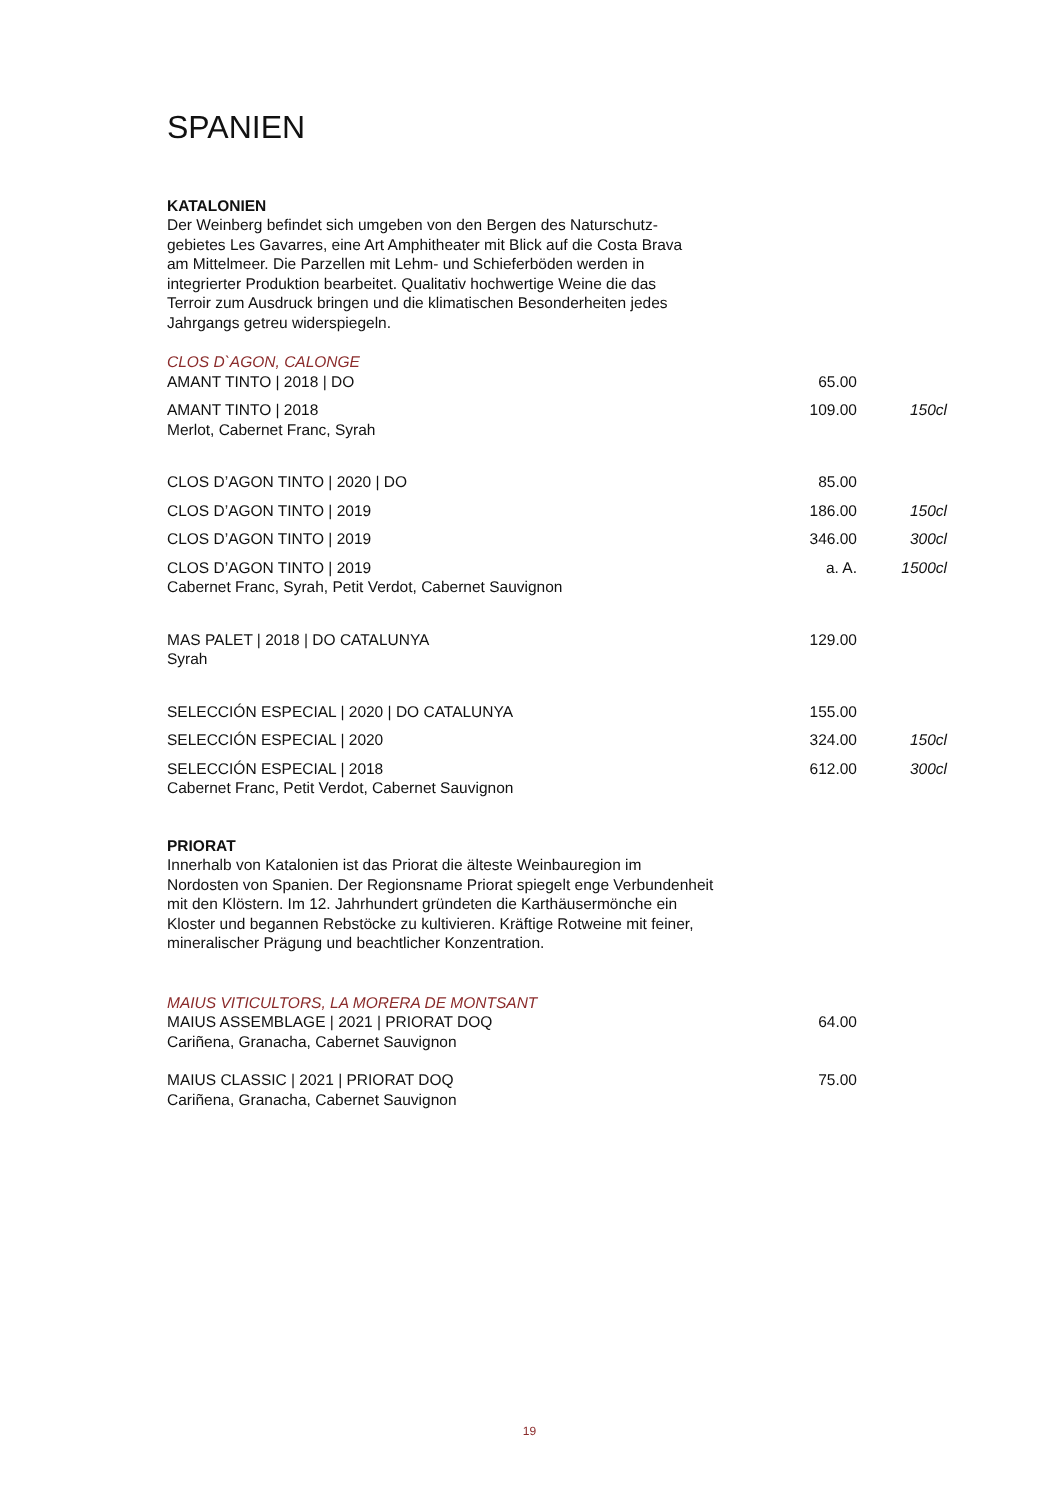SPANIEN
KATALONIEN
Der Weinberg befindet sich umgeben von den Bergen des Naturschutz-
gebietes Les Gavarres, eine Art Amphitheater mit Blick auf die Costa Brava
am Mittelmeer. Die Parzellen mit Lehm- und Schieferböden werden in
integrierter Produktion bearbeitet. Qualitativ hochwertige Weine die das
Terroir zum Ausdruck bringen und die klimatischen Besonderheiten jedes
Jahrgangs getreu widerspiegeln.
CLOS D`AGON, CALONGE
| AMANT TINTO / 2018 / DO | 65.00 | |
| AMANT TINTO / 2018 Merlot, Cabernet Franc, Syrah | 109.00 | 150cl |
| CLOS D’AGON TINTO / 2020 / DO | 85.00 | |
| CLOS D’AGON TINTO / 2019 | 186.00 | 150cl |
| CLOS D’AGON TINTO / 2019 | 346.00 | 300cl |
| CLOS D’AGON TINTO / 2019 Cabernet Franc, Syrah, Petit Verdot, Cabernet Sauvignon | a. A. | 1500cl |
| MAS PALET / 2018 / DO CATALUNYA Syrah | 129.00 | |
| SELECCIÓN ESPECIAL / 2020 / DO CATALUNYA | 155.00 | |
| SELECCIÓN ESPECIAL / 2020 | 324.00 | 150cl |
| SELECCIÓN ESPECIAL / 2018 Cabernet Franc, Petit Verdot, Cabernet Sauvignon | 612.00 | 300cl |
PRIORAT
Innerhalb von Katalonien ist das Priorat die älteste Weinbauregion im
Nordosten von Spanien. Der Regionsname Priorat spiegelt enge Verbundenheit
mit den Klöstern. Im 12. Jahrhundert gründeten die Karthäusermönche ein
Kloster und begannen Rebstöcke zu kultivieren. Kräftige Rotweine mit feiner,
mineralischer Prägung und beachtlicher Konzentration.
MAIUS VITICULTORS, LA MORERA DE MONTSANT
| MAIUS ASSEMBLAGE / 2021 / PRIORAT DOQ Cariñena, Granacha, Cabernet Sauvignon | 64.00 | |
| MAIUS CLASSIC / 2021 / PRIORAT DOQ Cariñena, Granacha, Cabernet Sauvignon | 75.00 | |
19